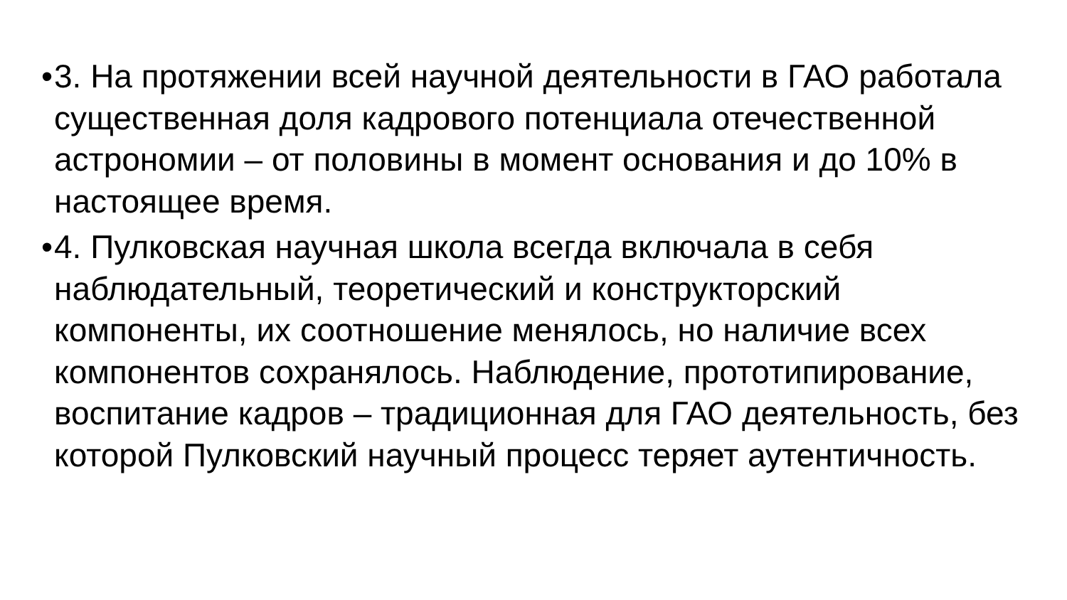• 3. На протяжении всей научной деятельности в ГАО работала существенная доля кадрового потенциала отечественной астрономии – от половины в момент основания и до 10% в настоящее время.
• 4. Пулковская научная школа всегда включала в себя наблюдательный, теоретический и конструкторский компоненты, их соотношение менялось, но наличие всех компонентов сохранялось. Наблюдение, прототипирование, воспитание кадров – традиционная для ГАО деятельность, без которой Пулковский научный процесс теряет аутентичность.